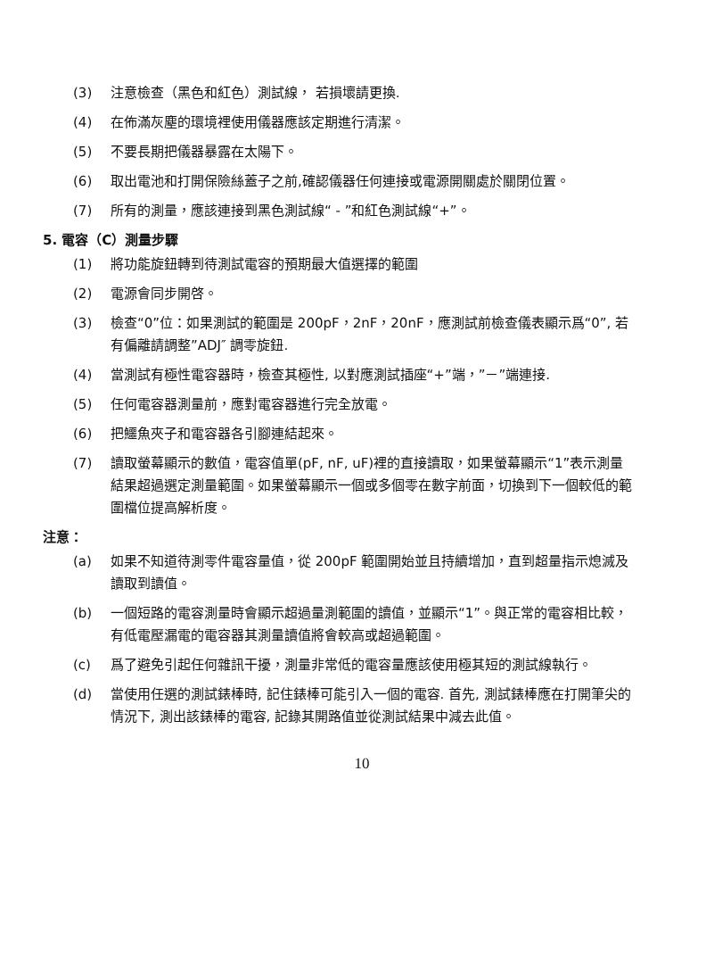(3) 注意檢查（黑色和紅色）測試線， 若損壞請更換.
(4) 在佈滿灰塵的環境裡使用儀器應該定期進行清潔。
(5) 不要長期把儀器暴露在太陽下。
(6) 取出電池和打開保險絲蓋子之前,確認儀器任何連接或電源開關處於關閉位置。
(7) 所有的測量，應該連接到黑色測試線“ - ”和紅色測試線“+”。
5. 電容（C）測量步驟
(1) 將功能旋鈕轉到待測試電容的預期最大值選擇的範圍
(2) 電源會同步開啓。
(3) 檢查“0”位：如果測試的範圍是 200pF，2nF，20nF，應測試前檢查儀表顯示爲“0”, 若有偏離請調整”ADJ″ 調零旋鈕.
(4) 當測試有極性電容器時，檢查其極性, 以對應測試插座“+”端，”－”端連接.
(5) 任何電容器測量前，應對電容器進行完全放電。
(6) 把鱷魚夾子和電容器各引腳連結起來。
(7) 讀取螢幕顯示的數值，電容值單(pF, nF, uF)裡的直接讀取，如果螢幕顯示“1”表示測量結果超過選定測量範圍。如果螢幕顯示一個或多個零在數字前面，切換到下一個較低的範圍檔位提高解析度。
注意：
(a) 如果不知道待測零件電容量值，從 200pF 範圍開始並且持續增加，直到超量指示熄滅及讀取到讀值。
(b) 一個短路的電容測量時會顯示超過量測範圍的讀值，並顯示“1”。與正常的電容相比較，有低電壓漏電的電容器其測量讀值將會較高或超過範圍。
(c) 爲了避免引起任何雜訊干擾，測量非常低的電容量應該使用極其短的測試線執行。
(d) 當使用任選的測試錶棒時, 記住錶棒可能引入一個的電容. 首先, 測試錶棒應在打開筆尖的情況下, 測出該錶棒的電容, 記錄其開路值並從測試結果中減去此值。
10